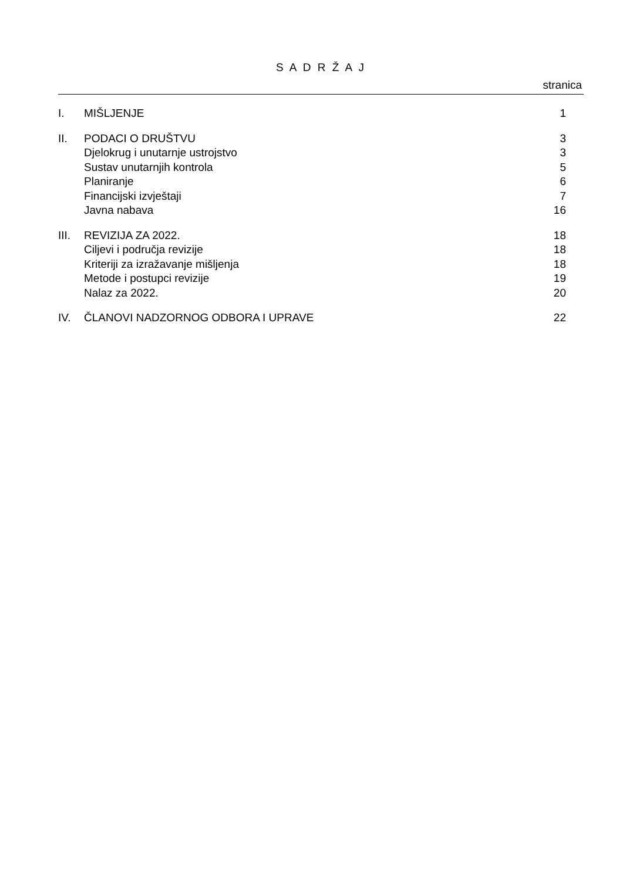S A D R Ž A J
stranica
| I. | MIŠLJENJE | 1 |
| II. | PODACI O DRUŠTVU | 3 |
| | Djelokrug i unutarnje ustrojstvo | 3 |
| | Sustav unutarnjih kontrola | 5 |
| | Planiranje | 6 |
| | Financijski izvještaji | 7 |
| | Javna nabava | 16 |
| III. | REVIZIJA ZA 2022. | 18 |
| | Ciljevi i područja revizije | 18 |
| | Kriteriji za izražavanje mišljenja | 18 |
| | Metode i postupci revizije | 19 |
| | Nalaz za 2022. | 20 |
| IV. | ČLANOVI NADZORNOG ODBORA I UPRAVE | 22 |